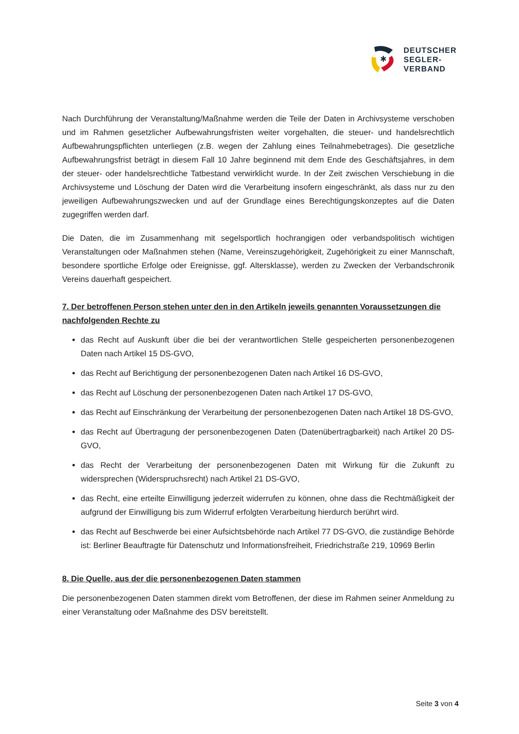✱
DEUTSCHER
SEGLER-
VERBAND
Nach Durchführung der Veranstaltung/Maßnahme werden die Teile der Daten in Archivsysteme verschoben und im Rahmen gesetzlicher Aufbewahrungsfristen weiter vorgehalten, die steuer- und handelsrechtlich Aufbewahrungspflichten unterliegen (z.B. wegen der Zahlung eines Teilnahmebetrages). Die gesetzliche Aufbewahrungsfrist beträgt in diesem Fall 10 Jahre beginnend mit dem Ende des Geschäftsjahres, in dem der steuer- oder handelsrechtliche Tatbestand verwirklicht wurde. In der Zeit zwischen Verschiebung in die Archivsysteme und Löschung der Daten wird die Verarbeitung insofern eingeschränkt, als dass nur zu den jeweiligen Aufbewahrungszwecken und auf der Grundlage eines Berechtigungskonzeptes auf die Daten zugegriffen werden darf.
Die Daten, die im Zusammenhang mit segelsportlich hochrangigen oder verbandspolitisch wichtigen Veranstaltungen oder Maßnahmen stehen (Name, Vereinszugehörigkeit, Zugehörigkeit zu einer Mannschaft, besondere sportliche Erfolge oder Ereignisse, ggf. Altersklasse), werden zu Zwecken der Verbandschronik Vereins dauerhaft gespeichert.
7. Der betroffenen Person stehen unter den in den Artikeln jeweils genannten Voraussetzungen die nachfolgenden Rechte zu
das Recht auf Auskunft über die bei der verantwortlichen Stelle gespeicherten personenbezogenen Daten nach Artikel 15 DS-GVO,
das Recht auf Berichtigung der personenbezogenen Daten nach Artikel 16 DS-GVO,
das Recht auf Löschung der personenbezogenen Daten nach Artikel 17 DS-GVO,
das Recht auf Einschränkung der Verarbeitung der personenbezogenen Daten nach Artikel 18 DS-GVO,
das Recht auf Übertragung der personenbezogenen Daten (Datenübertragbarkeit) nach Artikel 20 DS-GVO,
das Recht der Verarbeitung der personenbezogenen Daten mit Wirkung für die Zukunft zu widersprechen (Widerspruchsrecht) nach Artikel 21 DS-GVO,
das Recht, eine erteilte Einwilligung jederzeit widerrufen zu können, ohne dass die Rechtmäßigkeit der aufgrund der Einwilligung bis zum Widerruf erfolgten Verarbeitung hierdurch berührt wird.
das Recht auf Beschwerde bei einer Aufsichtsbehörde nach Artikel 77 DS-GVO, die zuständige Behörde ist: Berliner Beauftragte für Datenschutz und Informationsfreiheit, Friedrichstraße 219, 10969 Berlin
8. Die Quelle, aus der die personenbezogenen Daten stammen
Die personenbezogenen Daten stammen direkt vom Betroffenen, der diese im Rahmen seiner Anmeldung zu einer Veranstaltung oder Maßnahme des DSV bereitstellt.
Seite 3 von 4